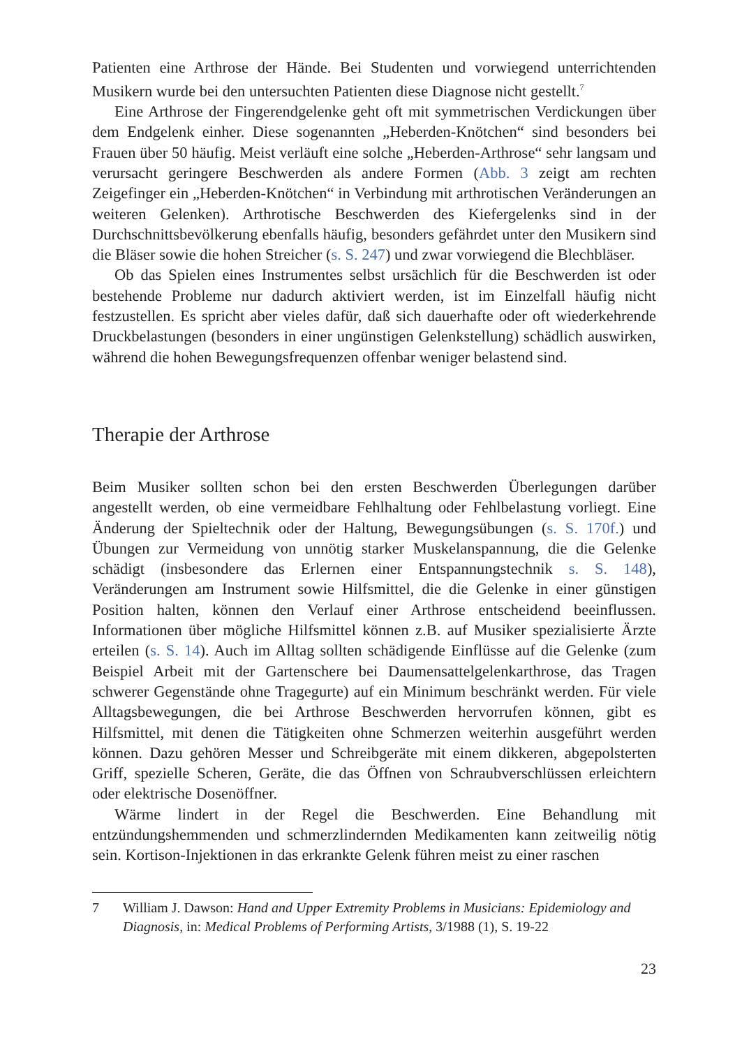Patienten eine Arthrose der Hände. Bei Studenten und vorwiegend unterrichtenden Musikern wurde bei den untersuchten Patienten diese Diagnose nicht gestellt.<sup>7</sup>
Eine Arthrose der Fingerendgelenke geht oft mit symmetrischen Verdickungen über dem Endgelenk einher. Diese sogenannten „Heberden-Knötchen“ sind besonders bei Frauen über 50 häufig. Meist verläuft eine solche „Heberden-Arthrose“ sehr langsam und verursacht geringere Beschwerden als andere Formen (Abb. 3 zeigt am rechten Zeigefinger ein „Heberden-Knötchen“ in Verbindung mit arthrotischen Veränderungen an weiteren Gelenken). Arthrotische Beschwerden des Kiefergelenks sind in der Durchschnittsbevölkerung ebenfalls häufig, besonders gefährdet unter den Musikern sind die Bläser sowie die hohen Streicher (s. S. 247) und zwar vorwiegend die Blechbläser.
Ob das Spielen eines Instrumentes selbst ursächlich für die Beschwerden ist oder bestehende Probleme nur dadurch aktiviert werden, ist im Einzelfall häufig nicht festzustellen. Es spricht aber vieles dafür, daß sich dauerhafte oder oft wiederkehrende Druckbelastungen (besonders in einer ungünstigen Gelenkstellung) schädlich auswirken, während die hohen Bewegungsfrequenzen offenbar weniger belastend sind.
Therapie der Arthrose
Beim Musiker sollten schon bei den ersten Beschwerden Überlegungen darüber angestellt werden, ob eine vermeidbare Fehlhaltung oder Fehlbelastung vorliegt. Eine Änderung der Spieltechnik oder der Haltung, Bewegungsübungen (s. S. 170f.) und Übungen zur Vermeidung von unnötig starker Muskelanspannung, die die Gelenke schädigt (insbesondere das Erlernen einer Entspannungstechnik s. S. 148), Veränderungen am Instrument sowie Hilfsmittel, die die Gelenke in einer günstigen Position halten, können den Verlauf einer Arthrose entscheidend beeinflussen. Informationen über mögliche Hilfsmittel können z.B. auf Musiker spezialisierte Ärzte erteilen (s. S. 14). Auch im Alltag sollten schädigende Einflüsse auf die Gelenke (zum Beispiel Arbeit mit der Gartenschere bei Daumensattelgelenkarthrose, das Tragen schwerer Gegenstände ohne Tragegurte) auf ein Minimum beschränkt werden. Für viele Alltagsbewegungen, die bei Arthrose Beschwerden hervorrufen können, gibt es Hilfsmittel, mit denen die Tätigkeiten ohne Schmerzen weiterhin ausgeführt werden können. Dazu gehören Messer und Schreibgeräte mit einem dikkeren, abgepolsterten Griff, spezielle Scheren, Geräte, die das Öffnen von Schraubverschlüssen erleichtern oder elektrische Dosenöffner.
Wärme lindert in der Regel die Beschwerden. Eine Behandlung mit entzündungshemmenden und schmerzlindernden Medikamenten kann zeitweilig nötig sein. Kortison-Injektionen in das erkrankte Gelenk führen meist zu einer raschen
7 William J. Dawson: Hand and Upper Extremity Problems in Musicians: Epidemiology and Diagnosis, in: Medical Problems of Performing Artists, 3/1988 (1), S. 19-22
23